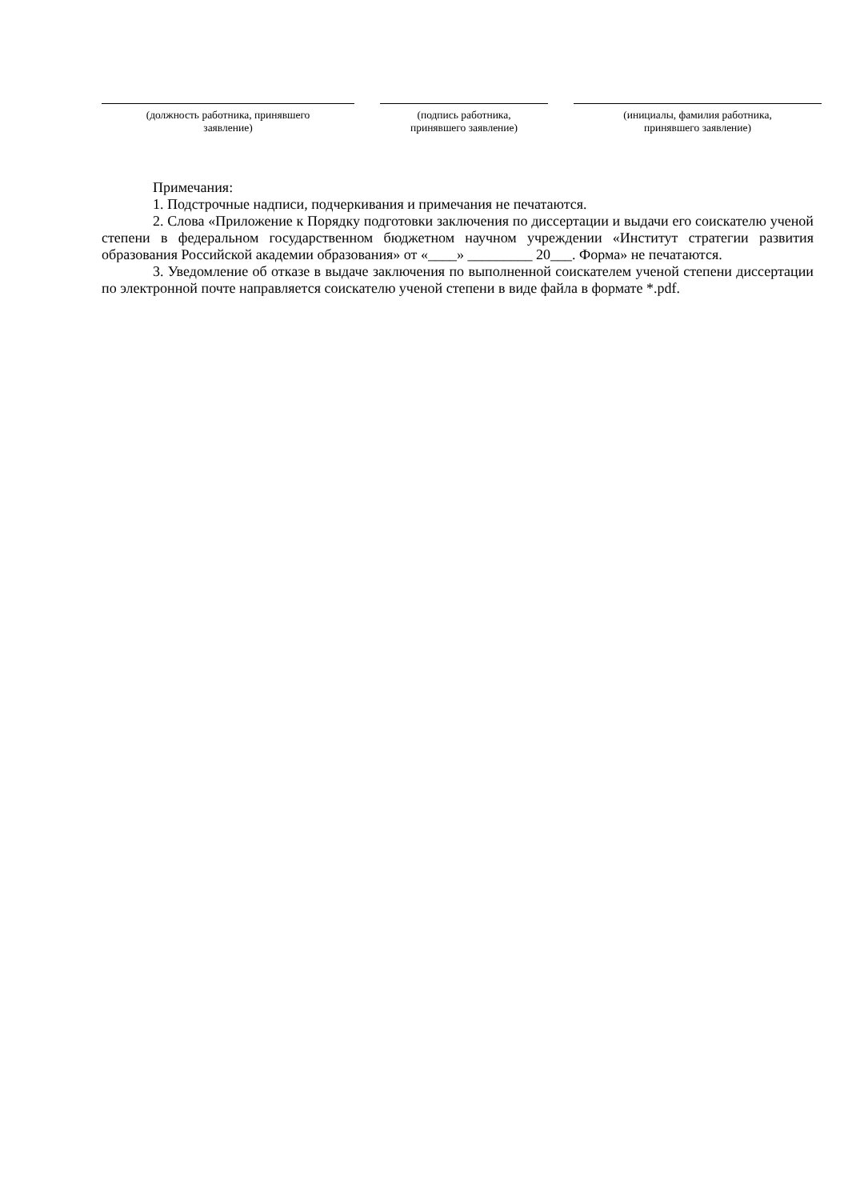(должность работника, принявшего
заявление)
(подпись работника,
принявшего заявление)
(инициалы, фамилия работника,
принявшего заявление)
Примечания:
1. Подстрочные надписи, подчеркивания и примечания не печатаются.
2. Слова «Приложение к Порядку подготовки заключения по диссертации и выдачи его соискателю ученой степени в федеральном государственном бюджетном научном учреждении «Институт стратегии развития образования Российской академии образования» от «____» _________ 20___. Форма» не печатаются.
3. Уведомление об отказе в выдаче заключения по выполненной соискателем ученой степени диссертации по электронной почте направляется соискателю ученой степени в виде файла в формате *.pdf.